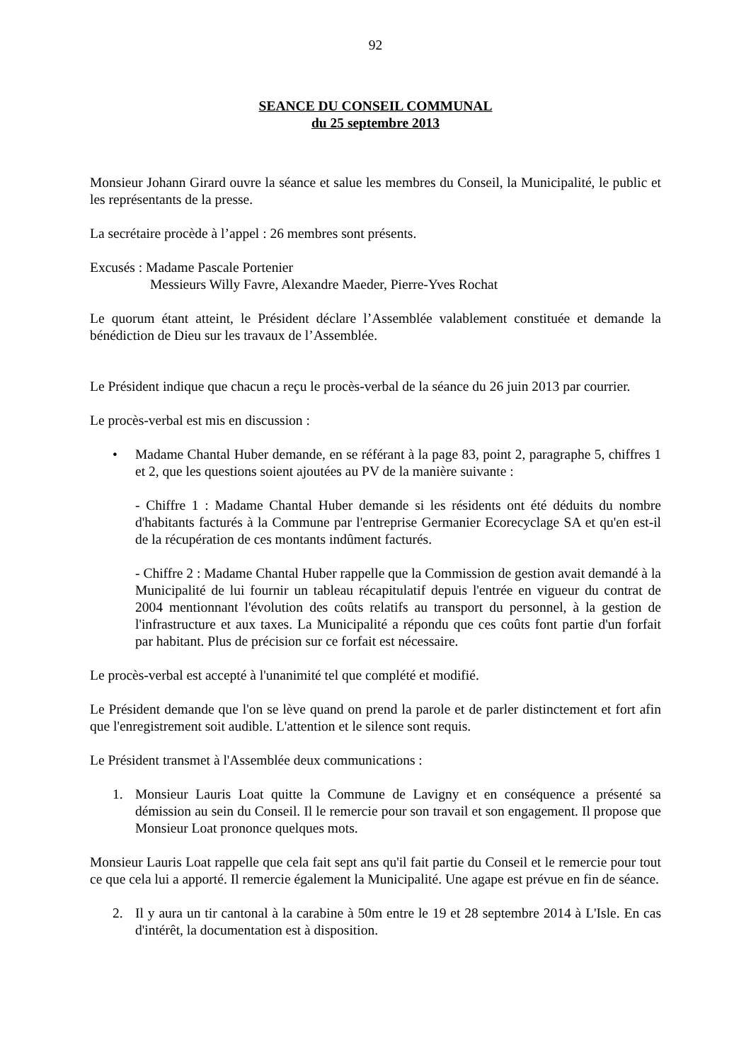92
SEANCE DU CONSEIL COMMUNAL
du 25 septembre 2013
Monsieur Johann Girard ouvre la séance et salue les membres du Conseil, la Municipalité, le public et les représentants de la presse.
La secrétaire procède à l’appel : 26 membres sont présents.
Excusés : Madame Pascale Portenier
Messieurs Willy Favre, Alexandre Maeder, Pierre-Yves Rochat
Le quorum étant atteint, le Président déclare l’Assemblée valablement constituée et demande la bénédiction de Dieu sur les travaux de l’Assemblée.
Le Président indique que chacun a reçu le procès-verbal de la séance du 26 juin 2013 par courrier.
Le procès-verbal est mis en discussion :
• Madame Chantal Huber demande, en se référant à la page 83, point 2, paragraphe 5, chiffres 1 et 2, que les questions soient ajoutées au PV de la manière suivante :
- Chiffre 1 : Madame Chantal Huber demande si les résidents ont été déduits du nombre d'habitants facturés à la Commune par l'entreprise Germanier Ecorecyclage SA et qu'en est-il de la récupération de ces montants indûment facturés.
- Chiffre 2 : Madame Chantal Huber rappelle que la Commission de gestion avait demandé à la Municipalité de lui fournir un tableau récapitulatif depuis l'entrée en vigueur du contrat de 2004 mentionnant l'évolution des coûts relatifs au transport du personnel, à la gestion de l'infrastructure et aux taxes. La Municipalité a répondu que ces coûts font partie d'un forfait par habitant. Plus de précision sur ce forfait est nécessaire.
Le procès-verbal est accepté à l'unanimité tel que complété et modifié.
Le Président demande que l'on se lève quand on prend la parole et de parler distinctement et fort afin que l'enregistrement soit audible. L'attention et le silence sont requis.
Le Président transmet à l'Assemblée deux communications :
1. Monsieur Lauris Loat quitte la Commune de Lavigny et en conséquence a présenté sa démission au sein du Conseil. Il le remercie pour son travail et son engagement. Il propose que Monsieur Loat prononce quelques mots.
Monsieur Lauris Loat rappelle que cela fait sept ans qu'il fait partie du Conseil et le remercie pour tout ce que cela lui a apporté. Il remercie également la Municipalité. Une agape est prévue en fin de séance.
2. Il y aura un tir cantonal à la carabine à 50m entre le 19 et 28 septembre 2014 à L'Isle. En cas d'intérêt, la documentation est à disposition.